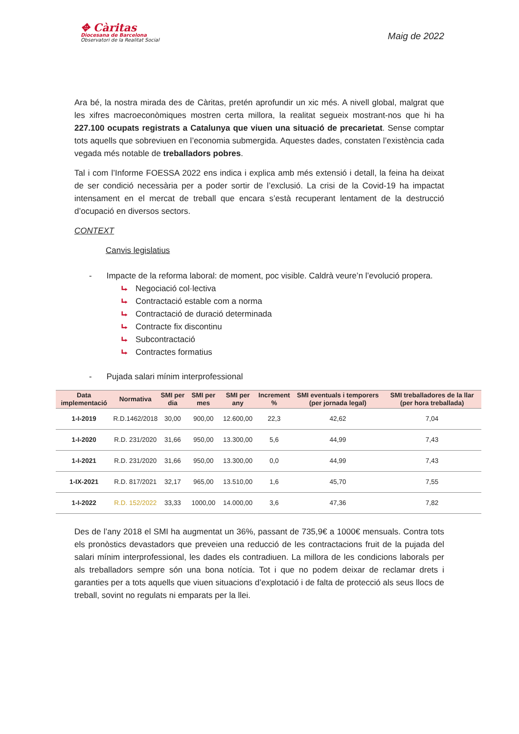✥ Càritas
Diocesana de Barcelona
Observatori de la Realitat Social
Maig de 2022
Ara bé, la nostra mirada des de Càritas, pretén aprofundir un xic més. A nivell global, malgrat que les xifres macroeconòmiques mostren certa millora, la realitat segueix mostrant-nos que hi ha 227.100 ocupats registrats a Catalunya que viuen una situació de precarietat. Sense comptar tots aquells que sobreviuen en l’economia submergida. Aquestes dades, constaten l’existència cada vegada més notable de treballadors pobres.
Tal i com l’Informe FOESSA 2022 ens indica i explica amb més extensió i detall, la feina ha deixat de ser condició necessària per a poder sortir de l’exclusió. La crisi de la Covid-19 ha impactat intensament en el mercat de treball que encara s’està recuperant lentament de la destrucció d’ocupació en diversos sectors.
CONTEXT
Canvis legislatius
- Impacte de la reforma laboral: de moment, poc visible. Caldrà veure’n l’evolució propera.
⮡ Negociació col·lectiva
⮡ Contractació estable com a norma
⮡ Contractació de duració determinada
⮡ Contracte fix discontinu
⮡ Subcontractació
⮡ Contractes formatius
- Pujada salari mínim interprofessional
| Data implementació | Normativa | SMI per dia | SMI per mes | SMI per any | Increment % | SMI eventuals i temporers (per jornada legal) | SMI treballadores de la llar (per hora treballada) |
| --- | --- | --- | --- | --- | --- | --- | --- |
| 1-I-2019 | R.D.1462/2018 | 30,00 | 900,00 | 12.600,00 | 22,3 | 42,62 | 7,04 |
| 1-I-2020 | R.D. 231/2020 | 31,66 | 950,00 | 13.300,00 | 5,6 | 44,99 | 7,43 |
| 1-I-2021 | R.D. 231/2020 | 31,66 | 950,00 | 13.300,00 | 0,0 | 44,99 | 7,43 |
| 1-IX-2021 | R.D. 817/2021 | 32,17 | 965,00 | 13.510,00 | 1,6 | 45,70 | 7,55 |
| 1-I-2022 | R.D. 152/2022 | 33,33 | 1000,00 | 14.000,00 | 3,6 | 47,36 | 7,82 |
Des de l’any 2018 el SMI ha augmentat un 36%, passant de 735,9€ a 1000€ mensuals. Contra tots els pronòstics devastadors que preveien una reducció de les contractacions fruit de la pujada del salari mínim interprofessional, les dades els contradiuen. La millora de les condicions laborals per als treballadors sempre són una bona notícia. Tot i que no podem deixar de reclamar drets i garanties per a tots aquells que viuen situacions d’explotació i de falta de protecció als seus llocs de treball, sovint no regulats ni emparats per la llei.